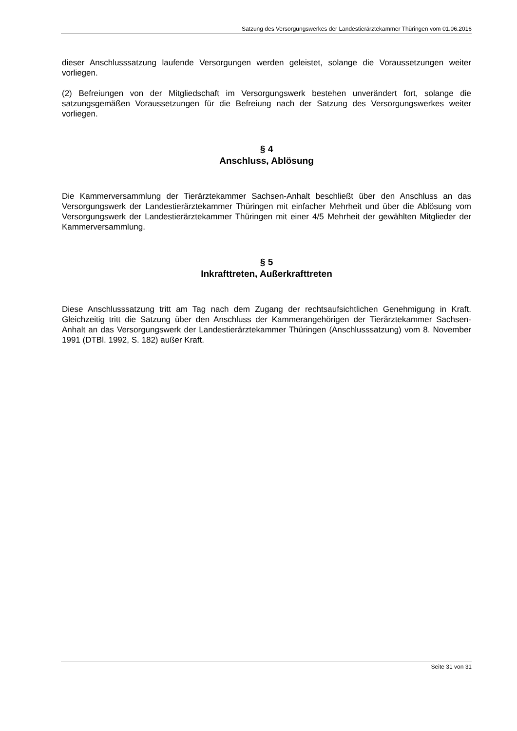Satzung des Versorgungswerkes der Landestierärztekammer Thüringen vom 01.06.2016
dieser Anschlusssatzung laufende Versorgungen werden geleistet, solange die Voraussetzungen weiter vorliegen.
(2) Befreiungen von der Mitgliedschaft im Versorgungswerk bestehen unverändert fort, solange die satzungsgemäßen Voraussetzungen für die Befreiung nach der Satzung des Versorgungswerkes weiter vorliegen.
§ 4
Anschluss, Ablösung
Die Kammerversammlung der Tierärztekammer Sachsen-Anhalt beschließt über den Anschluss an das Versorgungswerk der Landestierärztekammer Thüringen mit einfacher Mehrheit und über die Ablösung vom Versorgungswerk der Landestierärztekammer Thüringen mit einer 4/5 Mehrheit der gewählten Mitglieder der Kammerversammlung.
§ 5
Inkrafttreten, Außerkrafttreten
Diese Anschlusssatzung tritt am Tag nach dem Zugang der rechtsaufsichtlichen Genehmigung in Kraft. Gleichzeitig tritt die Satzung über den Anschluss der Kammerangehörigen der Tierärztekammer Sachsen-Anhalt an das Versorgungswerk der Landestierärztekammer Thüringen (Anschlusssatzung) vom 8. November 1991 (DTBl. 1992, S. 182) außer Kraft.
Seite 31 von 31